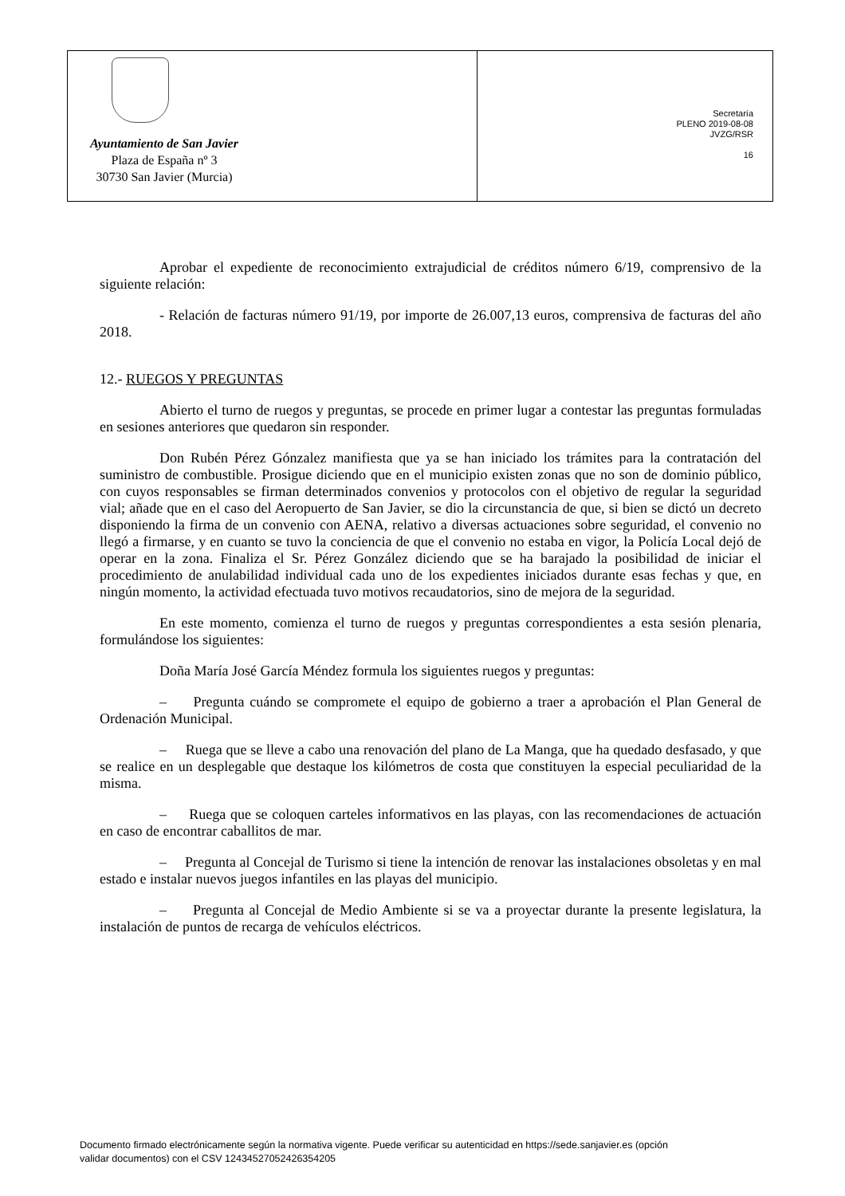Ayuntamiento de San Javier
Plaza de España nº 3
30730 San Javier (Murcia)
Secretaría
PLENO 2019-08-08
JVZG/RSR
16
Aprobar el expediente de reconocimiento extrajudicial de créditos número 6/19, comprensivo de la siguiente relación:
- Relación de facturas número 91/19, por importe de 26.007,13 euros, comprensiva de facturas del año 2018.
12.- RUEGOS Y PREGUNTAS
Abierto el turno de ruegos y preguntas, se procede en primer lugar a contestar las preguntas formuladas en sesiones anteriores que quedaron sin responder.
Don Rubén Pérez Gónzalez manifiesta que ya se han iniciado los trámites para la contratación del suministro de combustible. Prosigue diciendo que en el municipio existen zonas que no son de dominio público, con cuyos responsables se firman determinados convenios y protocolos con el objetivo de regular la seguridad vial; añade que en el caso del Aeropuerto de San Javier, se dio la circunstancia de que, si bien se dictó un decreto disponiendo la firma de un convenio con AENA, relativo a diversas actuaciones sobre seguridad, el convenio no llegó a firmarse, y en cuanto se tuvo la conciencia de que el convenio no estaba en vigor, la Policía Local dejó de operar en la zona. Finaliza el Sr. Pérez González diciendo que se ha barajado la posibilidad de iniciar el procedimiento de anulabilidad individual cada uno de los expedientes iniciados durante esas fechas y que, en ningún momento, la actividad efectuada tuvo motivos recaudatorios, sino de mejora de la seguridad.
En este momento, comienza el turno de ruegos y preguntas correspondientes a esta sesión plenaria, formulándose los siguientes:
Doña María José García Méndez formula los siguientes ruegos y preguntas:
– Pregunta cuándo se compromete el equipo de gobierno a traer a aprobación el Plan General de Ordenación Municipal.
– Ruega que se lleve a cabo una renovación del plano de La Manga, que ha quedado desfasado, y que se realice en un desplegable que destaque los kilómetros de costa que constituyen la especial peculiaridad de la misma.
– Ruega que se coloquen carteles informativos en las playas, con las recomendaciones de actuación en caso de encontrar caballitos de mar.
– Pregunta al Concejal de Turismo si tiene la intención de renovar las instalaciones obsoletas y en mal estado e instalar nuevos juegos infantiles en las playas del municipio.
– Pregunta al Concejal de Medio Ambiente si se va a proyectar durante la presente legislatura, la instalación de puntos de recarga de vehículos eléctricos.
Documento firmado electrónicamente según la normativa vigente. Puede verificar su autenticidad en https://sede.sanjavier.es (opción
validar documentos) con el CSV 12434527052426354205